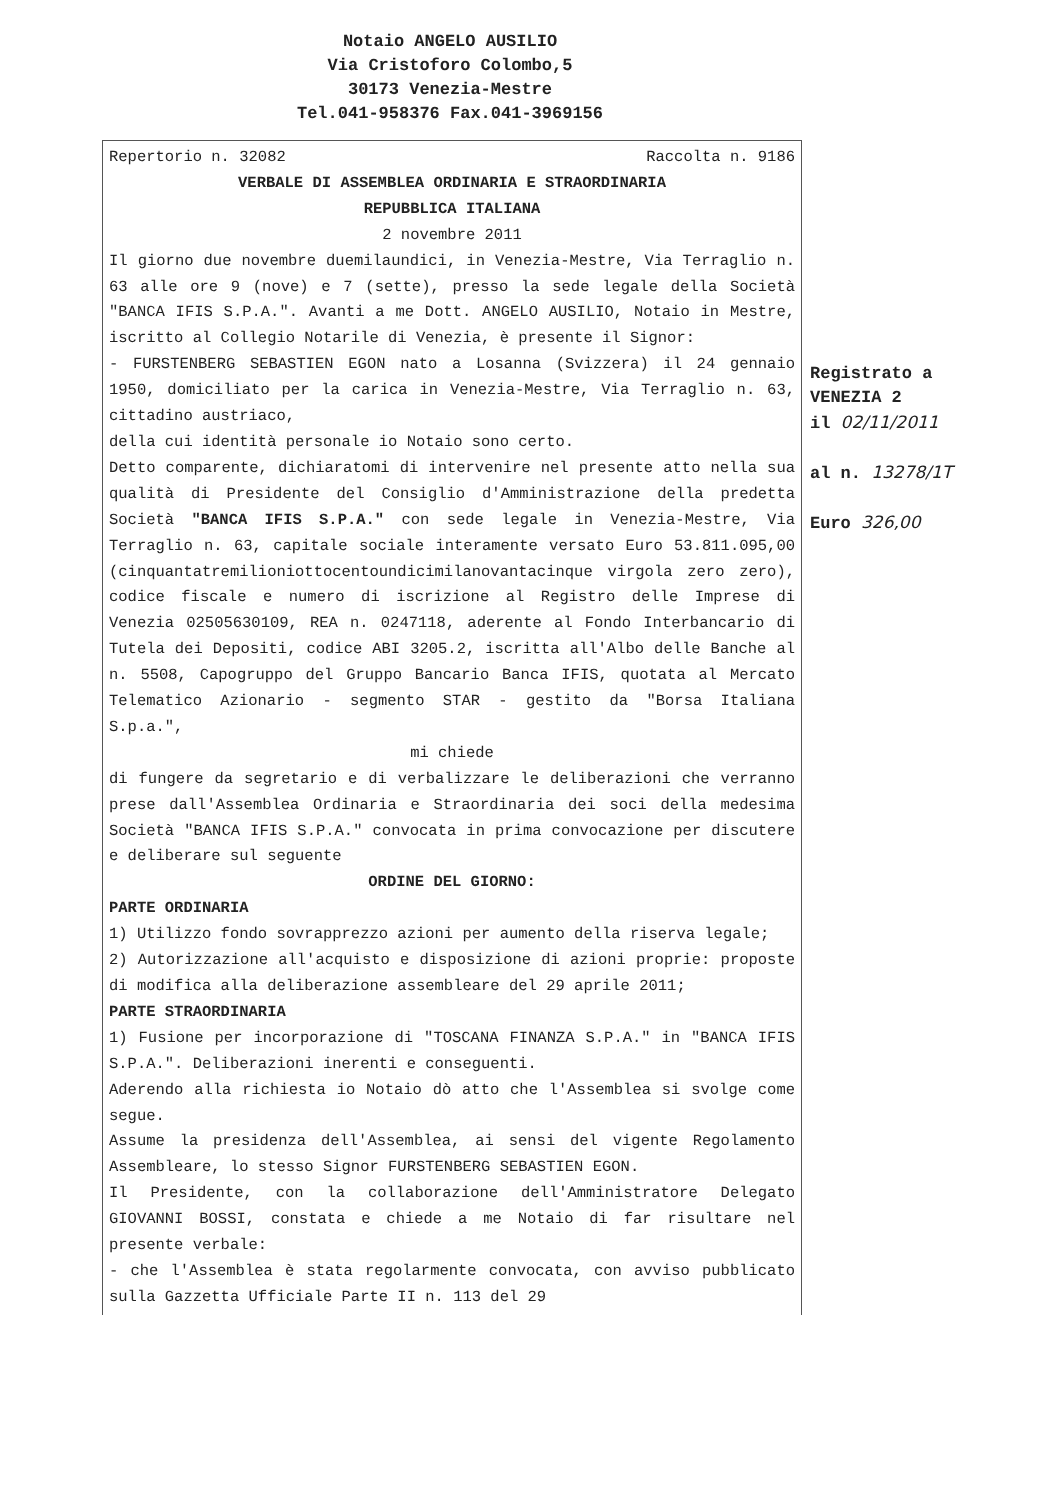Notaio ANGELO AUSILIO
Via Cristoforo Colombo,5
30173 Venezia-Mestre
Tel.041-958376 Fax.041-3969156
Repertorio n. 32082 Raccolta n. 9186
VERBALE DI ASSEMBLEA ORDINARIA E STRAORDINARIA
REPUBBLICA ITALIANA
2 novembre 2011
Il giorno due novembre duemilaundici, in Venezia-Mestre, Via Terraglio n. 63 alle ore 9 (nove) e 7 (sette), presso la sede legale della Società "BANCA IFIS S.P.A.". Avanti a me Dott. ANGELO AUSILIO, Notaio in Mestre, iscritto al Collegio Notarile di Venezia, è presente il Signor:
- FURSTENBERG SEBASTIEN EGON nato a Losanna (Svizzera) il 24 gennaio 1950, domiciliato per la carica in Venezia-Mestre, Via Terraglio n. 63, cittadino austriaco,
della cui identità personale io Notaio sono certo.
Detto comparente, dichiaratomi di intervenire nel presente atto nella sua qualità di Presidente del Consiglio d'Amministrazione della predetta Società "BANCA IFIS S.P.A." con sede legale in Venezia-Mestre, Via Terraglio n. 63, capitale sociale interamente versato Euro 53.811.095,00 (cinquantatremilioniottocentoundicimilanovantacinque virgola zero zero), codice fiscale e numero di iscrizione al Registro delle Imprese di Venezia 02505630109, REA n. 0247118, aderente al Fondo Interbancario di Tutela dei Depositi, codice ABI 3205.2, iscritta all'Albo delle Banche al n. 5508, Capogruppo del Gruppo Bancario Banca IFIS, quotata al Mercato Telematico Azionario - segmento STAR - gestito da "Borsa Italiana S.p.a.",
mi chiede
di fungere da segretario e di verbalizzare le deliberazioni che verranno prese dall'Assemblea Ordinaria e Straordinaria dei soci della medesima Società "BANCA IFIS S.P.A." convocata in prima convocazione per discutere e deliberare sul seguente
ORDINE DEL GIORNO:
PARTE ORDINARIA
1) Utilizzo fondo sovrapprezzo azioni per aumento della riserva legale;
2) Autorizzazione all'acquisto e disposizione di azioni proprie: proposte di modifica alla deliberazione assembleare del 29 aprile 2011;
PARTE STRAORDINARIA
1) Fusione per incorporazione di "TOSCANA FINANZA S.P.A." in "BANCA IFIS S.P.A.". Deliberazioni inerenti e conseguenti.
Aderendo alla richiesta io Notaio dò atto che l'Assemblea si svolge come segue.
Assume la presidenza dell'Assemblea, ai sensi del vigente Regolamento Assembleare, lo stesso Signor FURSTENBERG SEBASTIEN EGON.
Il Presidente, con la collaborazione dell'Amministratore Delegato GIOVANNI BOSSI, constata e chiede a me Notaio di far risultare nel presente verbale:
- che l'Assemblea è stata regolarmente convocata, con avviso pubblicato sulla Gazzetta Ufficiale Parte II n. 113 del 29
Registrato a
VENEZIA 2
il 02/11/2011
al n. 13278/1T
Euro 326,00